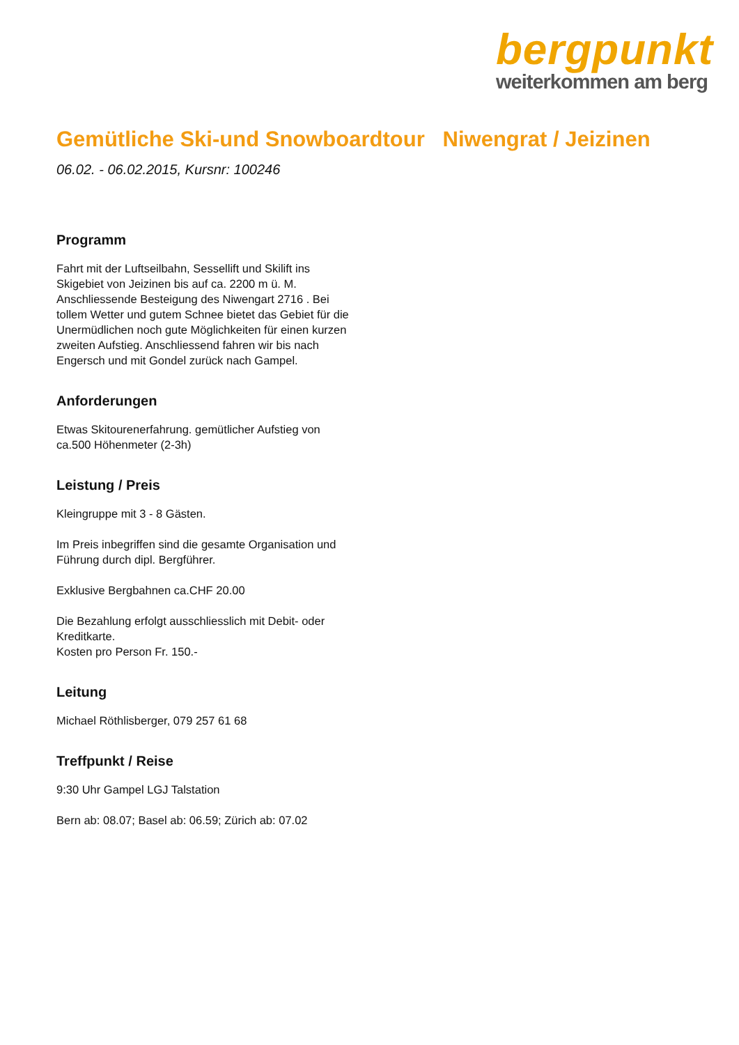bergpunkt
weiterkommen am berg
Gemütliche Ski-und Snowboardtour Niwengrat / Jeizinen
06.02. - 06.02.2015, Kursnr: 100246
Programm
Fahrt mit der Luftseilbahn, Sessellift und Skilift ins Skigebiet von Jeizinen bis auf ca. 2200 m ü. M. Anschliessende Besteigung des Niwengart 2716 . Bei tollem Wetter und gutem Schnee bietet das Gebiet für die Unermüdlichen noch gute Möglichkeiten für einen kurzen zweiten Aufstieg. Anschliessend fahren wir bis nach Engersch und mit Gondel zurück nach Gampel.
Anforderungen
Etwas Skitourenerfahrung. gemütlicher Aufstieg von ca.500 Höhenmeter (2-3h)
Leistung / Preis
Kleingruppe mit 3 - 8 Gästen.
Im Preis inbegriffen sind die gesamte Organisation und Führung durch dipl. Bergführer.
Exklusive Bergbahnen ca.CHF 20.00
Die Bezahlung erfolgt ausschliesslich mit Debit- oder Kreditkarte.
Kosten pro Person Fr. 150.-
Leitung
Michael Röthlisberger, 079 257 61 68
Treffpunkt / Reise
9:30 Uhr Gampel LGJ Talstation
Bern ab: 08.07; Basel ab: 06.59; Zürich ab: 07.02